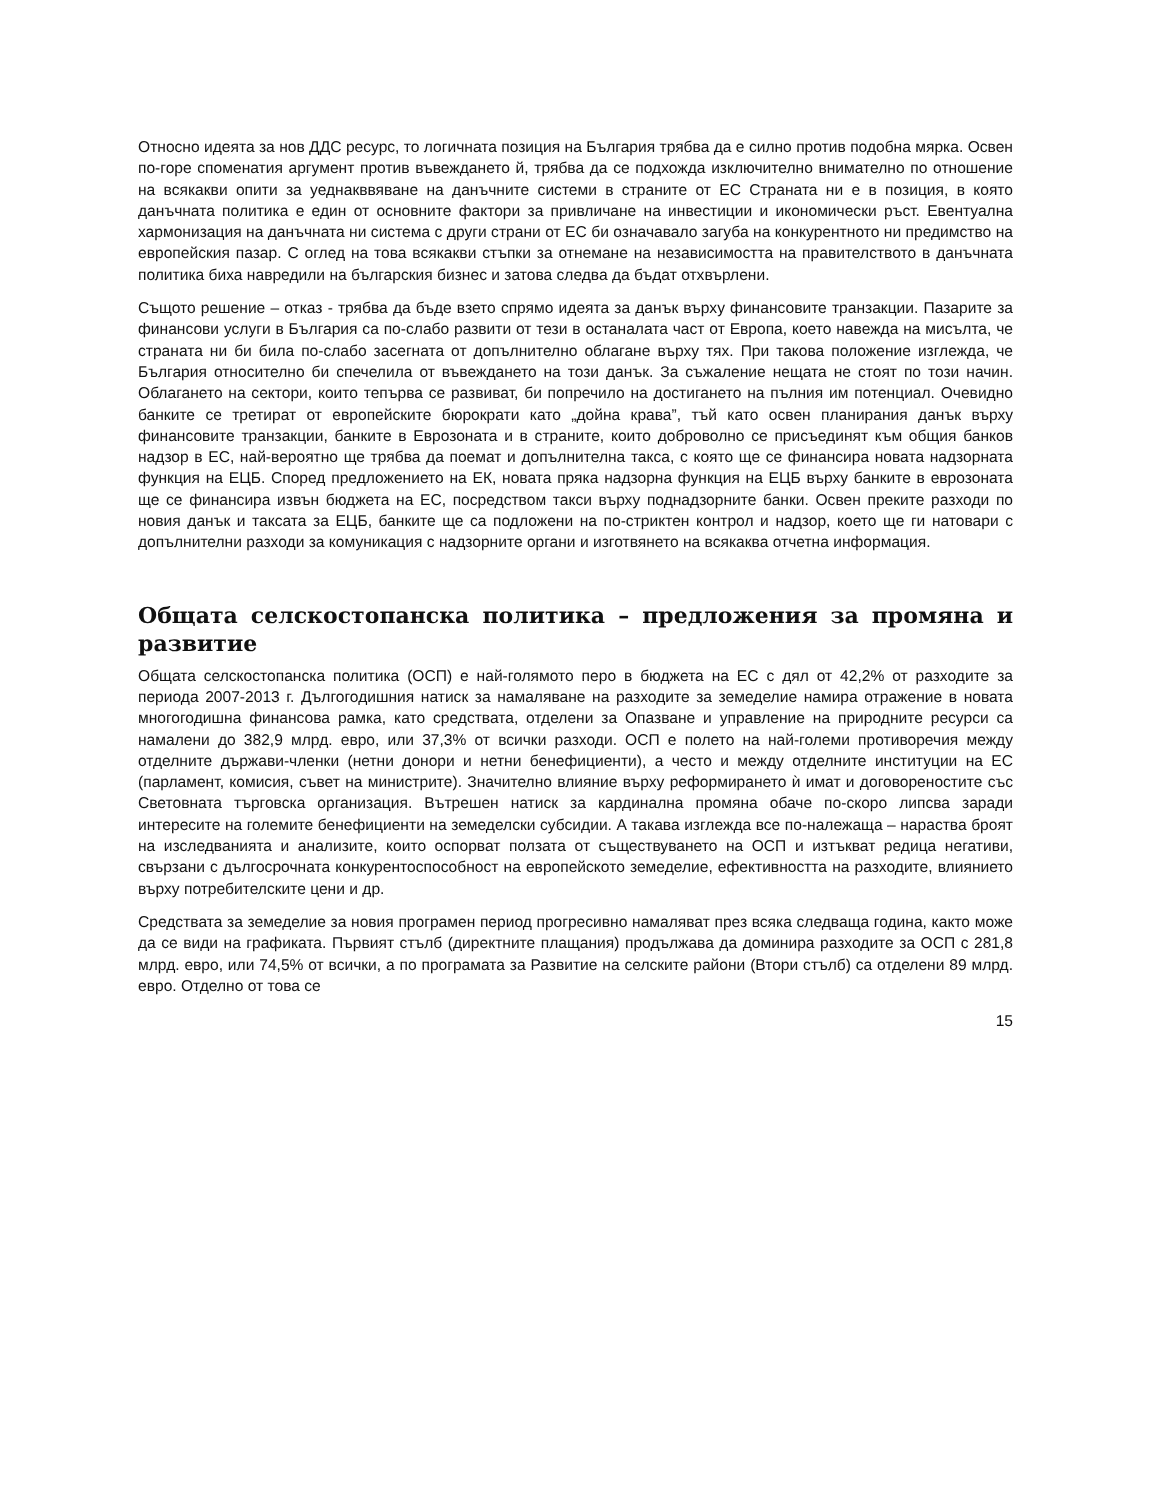Относно идеята за нов ДДС ресурс, то логичната позиция на България трябва да е силно против подобна мярка. Освен по-горе споменатия аргумент против въвеждането й, трябва да се подхожда изключително внимателно по отношение на всякакви опити за уеднакввяване на данъчните системи в страните от ЕС Страната ни е в позиция, в която данъчната политика е един от основните фактори за привличане на инвестиции и икономически ръст. Евентуална хармонизация на данъчната ни система с други страни от ЕС би означавало загуба на конкурентното ни предимство на европейския пазар. С оглед на това всякакви стъпки за отнемане на независимостта на правителството в данъчната политика биха навредили на българския бизнес и затова следва да бъдат отхвърлени.
Същото решение – отказ - трябва да бъде взето спрямо идеята за данък върху финансовите транзакции. Пазарите за финансови услуги в България са по-слабо развити от тези в останалата част от Европа, което навежда на мисълта, че страната ни би била по-слабо засегната от допълнително облагане върху тях. При такова положение изглежда, че България относително би спечелила от въвеждането на този данък. За съжаление нещата не стоят по този начин. Облагането на сектори, които тепърва се развиват, би попречило на достигането на пълния им потенциал. Очевидно банките се третират от европейските бюрократи като „дойна крава”, тъй като освен планирания данък върху финансовите транзакции, банките в Еврозоната и в страните, които доброволно се присъединят към общия банков надзор в ЕС, най-вероятно ще трябва да поемат и допълнителна такса, с която ще се финансира новата надзорната функция на ЕЦБ. Според предложението на ЕК, новата пряка надзорна функция на ЕЦБ върху банките в еврозоната ще се финансира извън бюджета на ЕС, посредством такси върху поднадзорните банки. Освен преките разходи по новия данък и таксата за ЕЦБ, банките ще са подложени на по-стриктен контрол и надзор, което ще ги натовари с допълнителни разходи за комуникация с надзорните органи и изготвянето на всякаква отчетна информация.
Общата селскостопанска политика – предложения за промяна и развитие
Общата селскостопанска политика (ОСП) е най-голямото перо в бюджета на ЕС с дял от 42,2% от разходите за периода 2007-2013 г. Дългогодишния натиск за намаляване на разходите за земеделие намира отражение в новата многогодишна финансова рамка, като средствата, отделени за Опазване и управление на природните ресурси са намалени до 382,9 млрд. евро, или 37,3% от всички разходи. ОСП е полето на най-големи противоречия между отделните държави-членки (нетни донори и нетни бенефициенти), а често и между отделните институции на ЕС (парламент, комисия, съвет на министрите). Значително влияние върху реформирането ѝ имат и договореностите със Световната търговска организация. Вътрешен натиск за кардинална промяна обаче по-скоро липсва заради интересите на големите бенефициенти на земеделски субсидии. А такава изглежда все по-належаща – нараства броят на изследванията и анализите, които оспорват ползата от съществуването на ОСП и изтъкват редица негативи, свързани с дългосрочната конкурентоспособност на европейското земеделие, ефективността на разходите, влиянието върху потребителските цени и др.
Средствата за земеделие за новия програмен период прогресивно намаляват през всяка следваща година, както може да се види на графиката. Първият стълб (директните плащания) продължава да доминира разходите за ОСП с 281,8 млрд. евро, или 74,5% от всички, а по програмата за Развитие на селските райони (Втори стълб) са отделени 89 млрд. евро. Отделно от това се
15